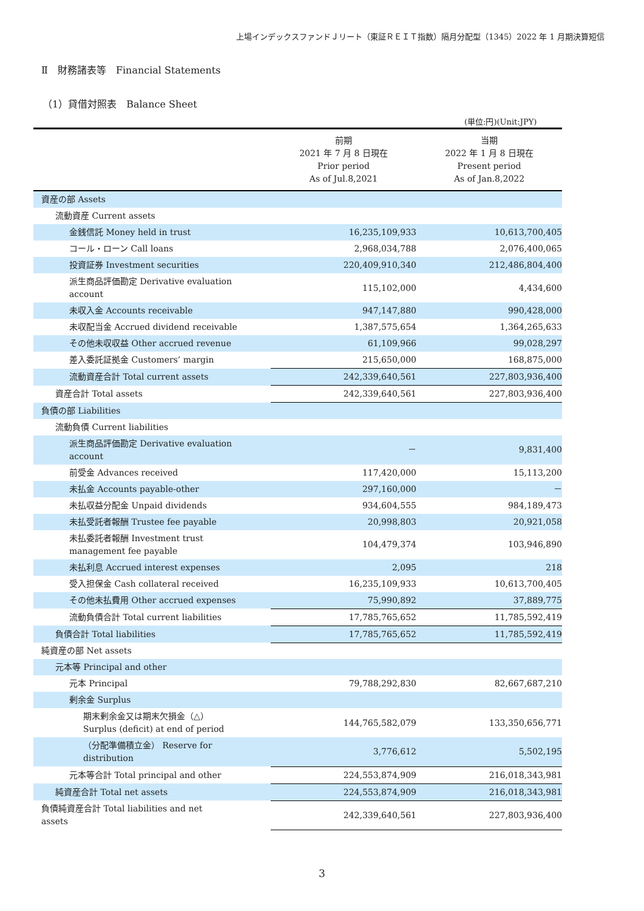上場インデックスファンドＪリート（東証ＲＥＩＴ指数）隔月分配型（1345）2022 年 1 月期決算短信
Ⅱ　財務諸表等　Financial Statements
（1）貸借対照表　Balance Sheet
(単位:円)(Unit:JPY)
| | 前期 2021 年 7 月 8 日現在 Prior period As of Jul.8,2021 | 当期 2022 年 1 月 8 日現在 Present period As of Jan.8,2022 |
| --- | --- | --- |
| 資産の部 Assets | | |
| 流動資産 Current assets | | |
| 金銭信託 Money held in trust | 16,235,109,933 | 10,613,700,405 |
| コール・ローン Call loans | 2,968,034,788 | 2,076,400,065 |
| 投資証券 Investment securities | 220,409,910,340 | 212,486,804,400 |
| 派生商品評価勘定 Derivative evaluation account | 115,102,000 | 4,434,600 |
| 未収入金 Accounts receivable | 947,147,880 | 990,428,000 |
| 未収配当金 Accrued dividend receivable | 1,387,575,654 | 1,364,265,633 |
| その他未収収益 Other accrued revenue | 61,109,966 | 99,028,297 |
| 差入委託証拠金 Customers’ margin | 215,650,000 | 168,875,000 |
| 流動資産合計 Total current assets | 242,339,640,561 | 227,803,936,400 |
| 資産合計 Total assets | 242,339,640,561 | 227,803,936,400 |
| 負債の部 Liabilities | | |
| 流動負債 Current liabilities | | |
| 派生商品評価勘定 Derivative evaluation account | － | 9,831,400 |
| 前受金 Advances received | 117,420,000 | 15,113,200 |
| 未払金 Accounts payable-other | 297,160,000 | － |
| 未払収益分配金 Unpaid dividends | 934,604,555 | 984,189,473 |
| 未払受託者報酬 Trustee fee payable | 20,998,803 | 20,921,058 |
| 未払委託者報酬 Investment trust management fee payable | 104,479,374 | 103,946,890 |
| 未払利息 Accrued interest expenses | 2,095 | 218 |
| 受入担保金 Cash collateral received | 16,235,109,933 | 10,613,700,405 |
| その他未払費用 Other accrued expenses | 75,990,892 | 37,889,775 |
| 流動負債合計 Total current liabilities | 17,785,765,652 | 11,785,592,419 |
| 負債合計 Total liabilities | 17,785,765,652 | 11,785,592,419 |
| 純資産の部 Net assets | | |
| 元本等 Principal and other | | |
| 元本 Principal | 79,788,292,830 | 82,667,687,210 |
| 剰余金 Surplus | | |
| 期末剰余金又は期末欠損金（△） Surplus (deficit) at end of period | 144,765,582,079 | 133,350,656,771 |
| （分配準備積立金） Reserve for distribution | 3,776,612 | 5,502,195 |
| 元本等合計 Total principal and other | 224,553,874,909 | 216,018,343,981 |
| 純資産合計 Total net assets | 224,553,874,909 | 216,018,343,981 |
| 負債純資産合計 Total liabilities and net assets | 242,339,640,561 | 227,803,936,400 |
3